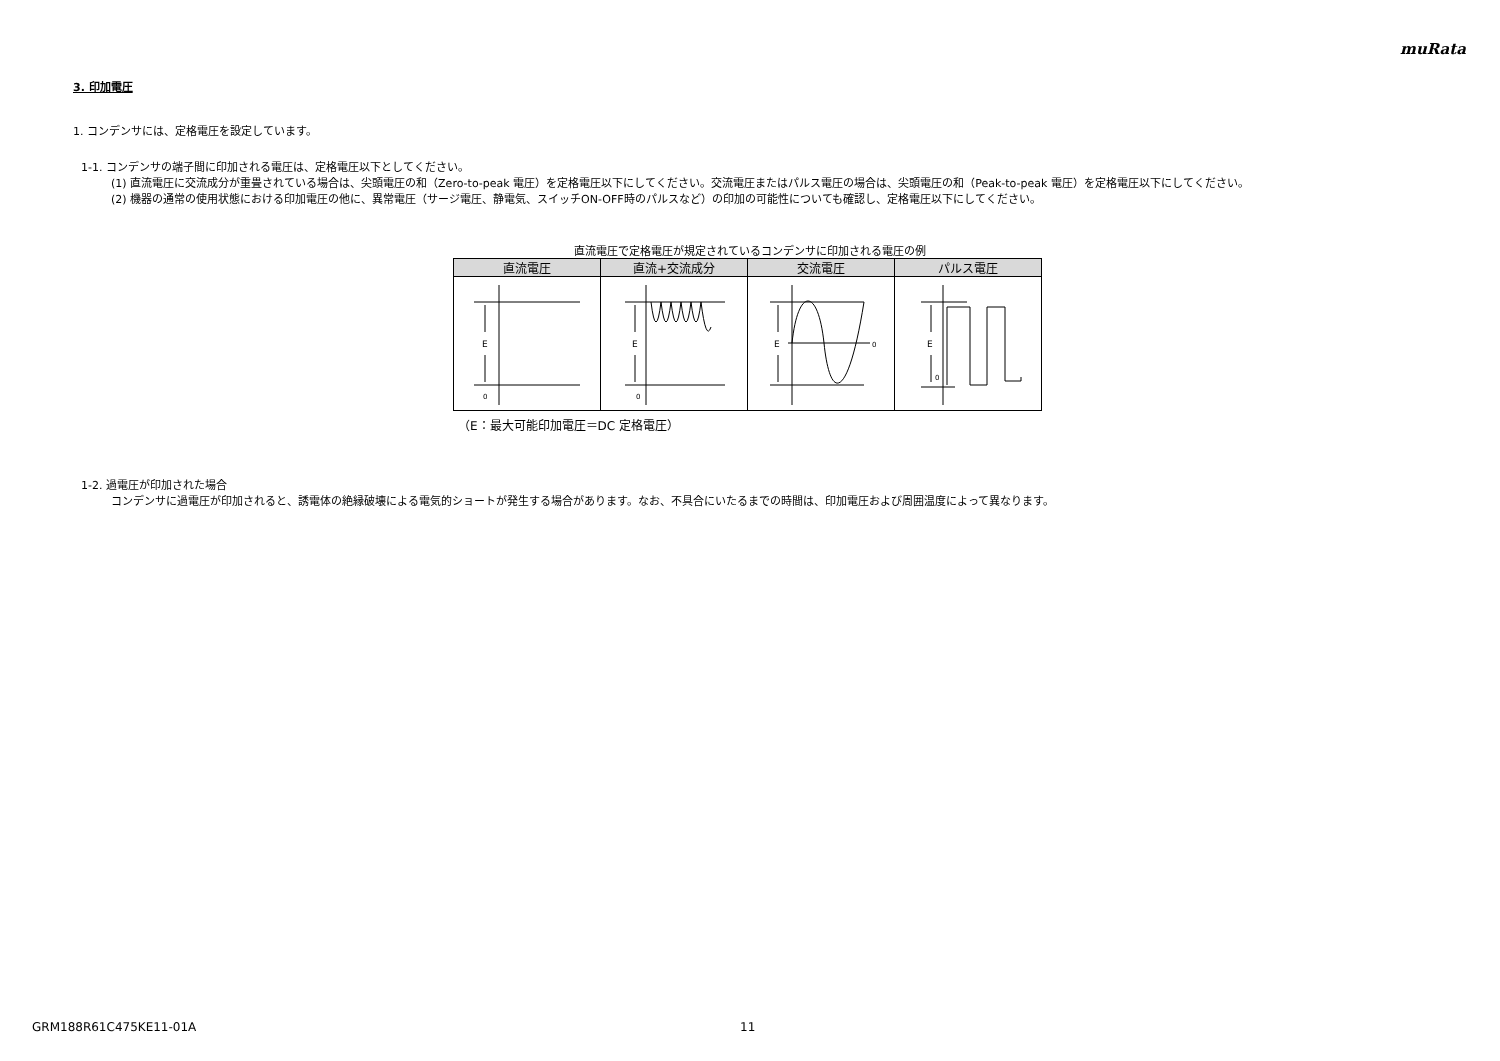muRata
3. 印加電圧
1. コンデンサには、定格電圧を設定しています。
1-1. コンデンサの端子間に印加される電圧は、定格電圧以下としてください。
(1) 直流電圧に交流成分が重畳されている場合は、尖頭電圧の和（Zero-to-peak 電圧）を定格電圧以下にしてください。交流電圧またはパルス電圧の場合は、尖頭電圧の和（Peak-to-peak 電圧）を定格電圧以下にしてください。
(2) 機器の通常の使用状態における印加電圧の他に、異常電圧（サージ電圧、静電気、スイッチON-OFF時のパルスなど）の印加の可能性についても確認し、定格電圧以下にしてください。
直流電圧で定格電圧が規定されているコンデンサに印加される電圧の例
| 直流電圧 | 直流+交流成分 | 交流電圧 | パルス電圧 |
| --- | --- | --- | --- |
| E 0 | E 0 | E 0 | E 0 |
（E：最大可能印加電圧＝DC 定格電圧）
1-2. 過電圧が印加された場合
コンデンサに過電圧が印加されると、誘電体の絶縁破壊による電気的ショートが発生する場合があります。なお、不具合にいたるまでの時間は、印加電圧および周囲温度によって異なります。
GRM188R61C475KE11-01A 11